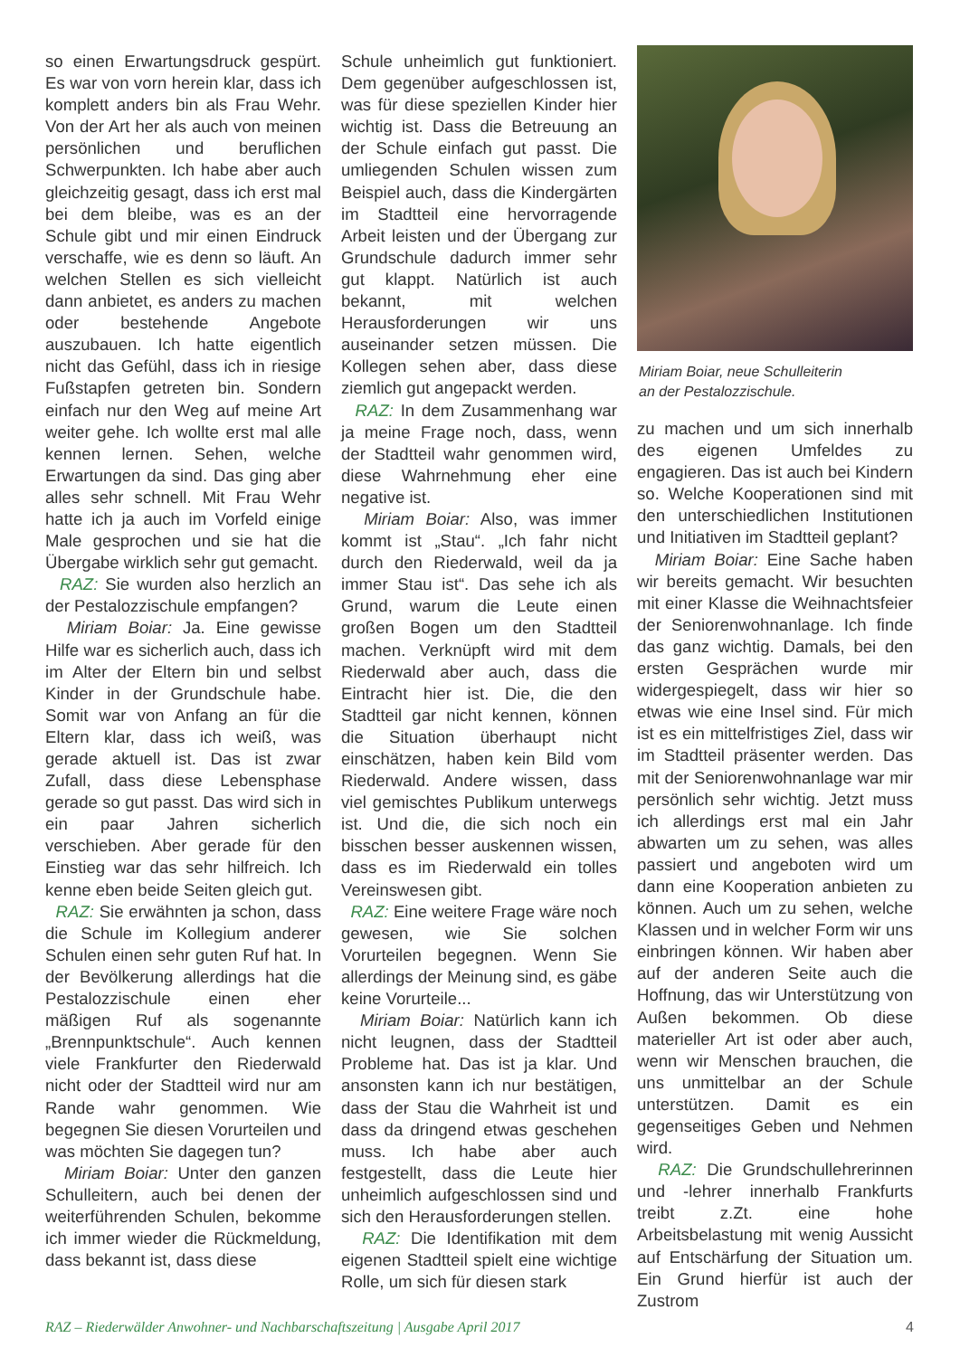so einen Erwartungsdruck gespürt. Es war von vorn herein klar, dass ich komplett anders bin als Frau Wehr. Von der Art her als auch von meinen persönlichen und beruflichen Schwerpunkten. Ich habe aber auch gleichzeitig gesagt, dass ich erst mal bei dem bleibe, was es an der Schule gibt und mir einen Eindruck verschaffe, wie es denn so läuft. An welchen Stellen es sich vielleicht dann anbietet, es anders zu machen oder bestehende Angebote auszubauen. Ich hatte eigentlich nicht das Gefühl, dass ich in riesige Fußstapfen getreten bin. Sondern einfach nur den Weg auf meine Art weiter gehe. Ich wollte erst mal alle kennen lernen. Sehen, welche Erwartungen da sind. Das ging aber alles sehr schnell. Mit Frau Wehr hatte ich ja auch im Vorfeld einige Male gesprochen und sie hat die Übergabe wirklich sehr gut gemacht.
RAZ: Sie wurden also herzlich an der Pestalozzischule empfangen?
Miriam Boiar: Ja. Eine gewisse Hilfe war es sicherlich auch, dass ich im Alter der Eltern bin und selbst Kinder in der Grundschule habe. Somit war von Anfang an für die Eltern klar, dass ich weiß, was gerade aktuell ist. Das ist zwar Zufall, dass diese Lebensphase gerade so gut passt. Das wird sich in ein paar Jahren sicherlich verschieben. Aber gerade für den Einstieg war das sehr hilfreich. Ich kenne eben beide Seiten gleich gut.
RAZ: Sie erwähnten ja schon, dass die Schule im Kollegium anderer Schulen einen sehr guten Ruf hat. In der Bevölkerung allerdings hat die Pestalozzischule einen eher mäßigen Ruf als sogenannte „Brennpunktschule“. Auch kennen viele Frankfurter den Riederwald nicht oder der Stadtteil wird nur am Rande wahr genommen. Wie begegnen Sie diesen Vorurteilen und was möchten Sie dagegen tun?
Miriam Boiar: Unter den ganzen Schulleitern, auch bei denen der weiterführenden Schulen, bekomme ich immer wieder die Rückmeldung, dass bekannt ist, dass diese
Schule unheimlich gut funktioniert. Dem gegenüber aufgeschlossen ist, was für diese speziellen Kinder hier wichtig ist. Dass die Betreuung an der Schule einfach gut passt. Die umliegenden Schulen wissen zum Beispiel auch, dass die Kindergärten im Stadtteil eine hervorragende Arbeit leisten und der Übergang zur Grundschule dadurch immer sehr gut klappt. Natürlich ist auch bekannt, mit welchen Herausforderungen wir uns auseinander setzen müssen. Die Kollegen sehen aber, dass diese ziemlich gut angepackt werden.
RAZ: In dem Zusammenhang war ja meine Frage noch, dass, wenn der Stadtteil wahr genommen wird, diese Wahrnehmung eher eine negative ist.
Miriam Boiar: Also, was immer kommt ist „Stau“. „Ich fahr nicht durch den Riederwald, weil da ja immer Stau ist“. Das sehe ich als Grund, warum die Leute einen großen Bogen um den Stadtteil machen. Verknüpft wird mit dem Riederwald aber auch, dass die Eintracht hier ist. Die, die den Stadtteil gar nicht kennen, können die Situation überhaupt nicht einschätzen, haben kein Bild vom Riederwald. Andere wissen, dass viel gemischtes Publikum unterwegs ist. Und die, die sich noch ein bisschen besser auskennen wissen, dass es im Riederwald ein tolles Vereinswesen gibt.
RAZ: Eine weitere Frage wäre noch gewesen, wie Sie solchen Vorurteilen begegnen. Wenn Sie allerdings der Meinung sind, es gäbe keine Vorurteile...
Miriam Boiar: Natürlich kann ich nicht leugnen, dass der Stadtteil Probleme hat. Das ist ja klar. Und ansonsten kann ich nur bestätigen, dass der Stau die Wahrheit ist und dass da dringend etwas geschehen muss. Ich habe aber auch festgestellt, dass die Leute hier unheimlich aufgeschlossen sind und sich den Herausforderungen stellen.
RAZ: Die Identifikation mit dem eigenen Stadtteil spielt eine wichtige Rolle, um sich für diesen stark
Miriam Boiar, neue Schulleiterin
an der Pestalozzischule.
zu machen und um sich innerhalb des eigenen Umfeldes zu engagieren. Das ist auch bei Kindern so. Welche Kooperationen sind mit den unterschiedlichen Institutionen und Initiativen im Stadtteil geplant?
Miriam Boiar: Eine Sache haben wir bereits gemacht. Wir besuchten mit einer Klasse die Weihnachtsfeier der Seniorenwohnanlage. Ich finde das ganz wichtig. Damals, bei den ersten Gesprächen wurde mir widergespiegelt, dass wir hier so etwas wie eine Insel sind. Für mich ist es ein mittelfristiges Ziel, dass wir im Stadtteil präsenter werden. Das mit der Seniorenwohnanlage war mir persönlich sehr wichtig. Jetzt muss ich allerdings erst mal ein Jahr abwarten um zu sehen, was alles passiert und angeboten wird um dann eine Kooperation anbieten zu können. Auch um zu sehen, welche Klassen und in welcher Form wir uns einbringen können. Wir haben aber auf der anderen Seite auch die Hoffnung, das wir Unterstützung von Außen bekommen. Ob diese materieller Art ist oder aber auch, wenn wir Menschen brauchen, die uns unmittelbar an der Schule unterstützen. Damit es ein gegenseitiges Geben und Nehmen wird.
RAZ: Die Grundschullehrerinnen und -lehrer innerhalb Frankfurts treibt z.Zt. eine hohe Arbeitsbelastung mit wenig Aussicht auf Entschärfung der Situation um. Ein Grund hierfür ist auch der Zustrom
RAZ – Riederwälder Anwohner- und Nachbarschaftszeitung | Ausgabe April 2017 4